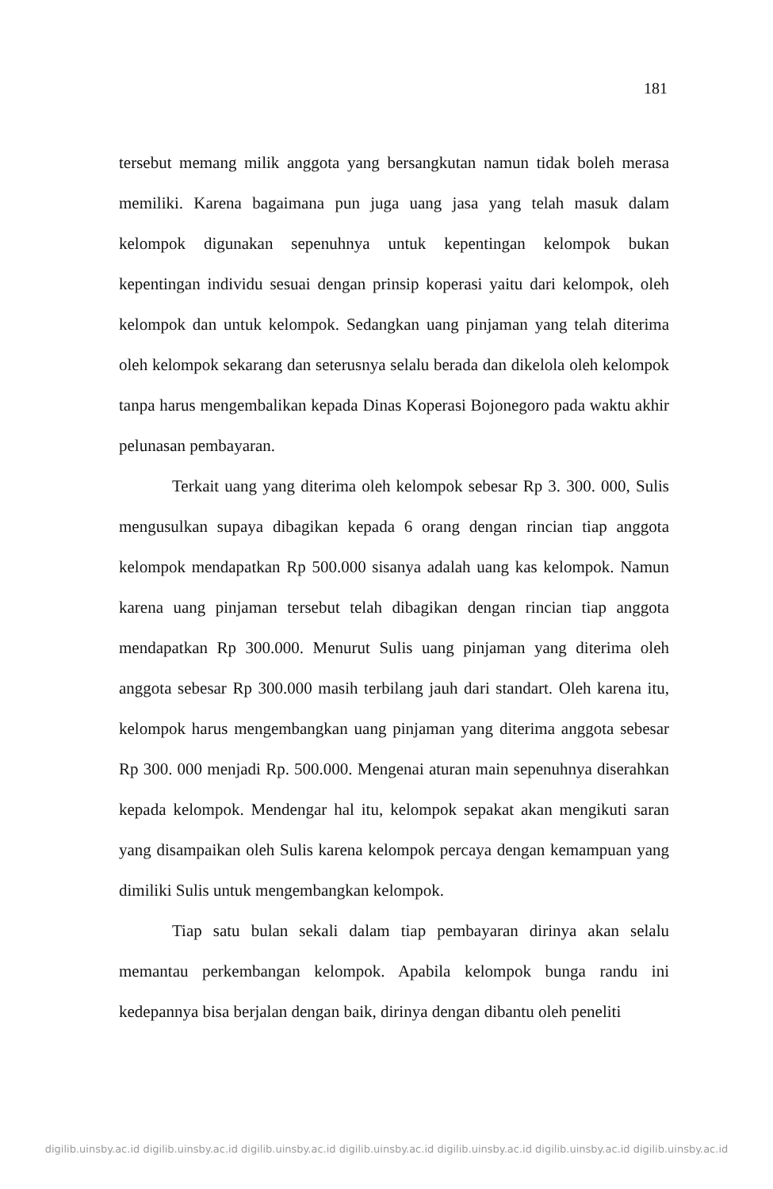181
tersebut memang milik anggota yang bersangkutan namun tidak boleh merasa memiliki. Karena bagaimana pun juga uang jasa yang telah masuk dalam kelompok digunakan sepenuhnya untuk kepentingan kelompok bukan kepentingan individu sesuai dengan prinsip koperasi yaitu dari kelompok, oleh kelompok dan untuk kelompok. Sedangkan uang pinjaman yang telah diterima oleh kelompok sekarang dan seterusnya selalu berada dan dikelola oleh kelompok tanpa harus mengembalikan kepada Dinas Koperasi Bojonegoro pada waktu akhir pelunasan pembayaran.
Terkait uang yang diterima oleh kelompok sebesar Rp 3. 300. 000, Sulis mengusulkan supaya dibagikan kepada 6 orang dengan rincian tiap anggota kelompok mendapatkan Rp 500.000 sisanya adalah uang kas kelompok. Namun karena uang pinjaman tersebut telah dibagikan dengan rincian tiap anggota mendapatkan Rp 300.000. Menurut Sulis uang pinjaman yang diterima oleh anggota sebesar Rp 300.000 masih terbilang jauh dari standart. Oleh karena itu, kelompok harus mengembangkan uang pinjaman yang diterima anggota sebesar Rp 300. 000 menjadi Rp. 500.000. Mengenai aturan main sepenuhnya diserahkan kepada kelompok. Mendengar hal itu, kelompok sepakat akan mengikuti saran yang disampaikan oleh Sulis karena kelompok percaya dengan kemampuan yang dimiliki Sulis untuk mengembangkan kelompok.
Tiap satu bulan sekali dalam tiap pembayaran dirinya akan selalu memantau perkembangan kelompok. Apabila kelompok bunga randu ini kedepannya bisa berjalan dengan baik, dirinya dengan dibantu oleh peneliti
digilib.uinsby.ac.id digilib.uinsby.ac.id digilib.uinsby.ac.id digilib.uinsby.ac.id digilib.uinsby.ac.id digilib.uinsby.ac.id digilib.uinsby.ac.id